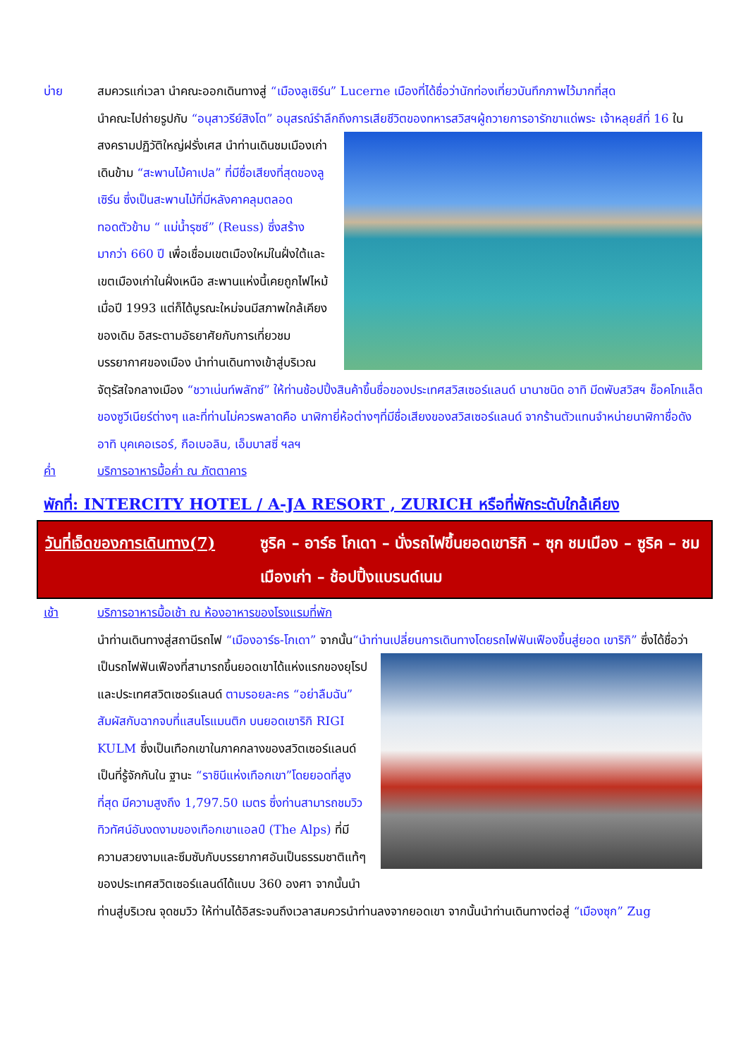บ่าย สมควรแก่เวลา นำคณะออกเดินทางสู่ “เมืองลูเซิร์น” Lucerne เมืองที่ได้ชื่อว่านักท่องเที่ยวบันทึกภาพไว้มากที่สุด
นำคณะไปถ่ายรูปกับ “อนุสาวรีย์สิงโต” อนุสรณ์รำลึกถึงการเสียชีวิตของทหารสวิสฯผู้ถวายการอารักขาแด่พระ
เจ้าหลุยส์ที่ 16 ในสงครามปฏิวัติใหญ่ฝรั่งเศส นำท่านเดินชมเมืองเก่าเดินข้าม “สะพานไม้คาเปล” ที่มีชื่อเสียงที่สุดของลูเซิร์น ซึ่งเป็นสะพานไม้ที่มีหลังคาคลุมตลอด ทอดตัวข้าม “ แม่น้ำรุซซ์” (Reuss) ซึ่งสร้างมากว่า 660 ปี เพื่อเชื่อมเขตเมืองใหม่ในฝั่งใต้และเขตเมืองเก่าในฝั่งเหนือ สะพานแห่งนี้เคยถูกไฟไหม้เมื่อปี 1993 แต่ก็ได้บูรณะใหม่จนมีสภาพใกล้เคียงของเดิม อิสระตามอัธยาศัยกับการเที่ยวชมบรรยากาศของเมือง นำท่านเดินทางเข้าสู่บริเวณจัตุรัสใจกลางเมือง “ชวาเน่นท์พลัทซ์” ให้ท่านช้อปปิ้งสินค้าขึ้นชื่อของประเทศสวิสเซอร์แลนด์ นานาชนิด อาทิ มีดพับสวิสฯ ช็อคโกแล็ต ของซูวีเนียร์ต่างๆ และที่ท่านไม่ควรพลาดคือ นาฬิกายี่ห้อต่างๆที่มีชื่อเสียงของสวิสเซอร์แลนด์ จากร้านตัวแทนจำหน่ายนาฬิกาชื่อดัง อาทิ บุคเคอเรอร์, กือเบอลิน, เอ็มบาสซี่ ฯลฯ
ค่ำ บริการอาหารมื้อค่ำ ณ ภัตตาคาร
พักที่: INTERCITY HOTEL / A-JA RESORT , ZURICH หรือที่พักระดับใกล้เคียง
วันที่เจ็ดของการเดินทาง(7) ซูริค – อาร์ธ โกเดา – นั่งรถไฟขึ้นยอดเขาริกิ – ซุก ชมเมือง – ซูริค – ชมเมืองเก่า – ช้อปปิ้งแบรนด์เนม
เช้า บริการอาหารมื้อเช้า ณ ห้องอาหารของโรงแรมที่พัก
นำท่านเดินทางสู่สถานีรถไฟ “เมืองอาร์ธ-โกเดา” จากนั้น“นำท่านเปลี่ยนการเดินทางโดยรถไฟฟันเฟืองขึ้นสู่ยอด
เขาริกิ” ซึ่งได้ชื่อว่าเป็นรถไฟฟันเฟืองที่สามารถขึ้นยอดเขาได้แห่งแรกของยุโรปและประเทศสวิตเซอร์แลนด์ ตามรอยละคร “อย่าลืมฉัน” สัมผัสกับฉากจบที่แสนโรแมนติก บนยอดเขาริกิ RIGI KULM ซึ่งเป็นเทือกเขาในภาคกลางของสวิตเซอร์แลนด์ เป็นที่รู้จักกันใน ฐานะ “ราชินีแห่งเทือกเขา”โดยยอดที่สูงที่สุด มีความสูงถึง 1,797.50 เมตร ซึ่งท่านสามารถชมวิวทิวทัศน์อันงดงามของเทือกเขาแอลป์ (The Alps) ที่มีความสวยงามและซึมซับกับบรรยากาศอันเป็นธรรมชาติแท้ๆ ของประเทศสวิตเซอร์แลนด์ได้แบบ 360 องศา จากนั้นนำท่านสู่บริเวณ จุดชมวิว ให้ท่านได้อิสระจนถึงเวลาสมควรนำท่านลงจากยอดเขา จากนั้นนำท่านเดินทางต่อสู่ “เมืองซุก” Zug